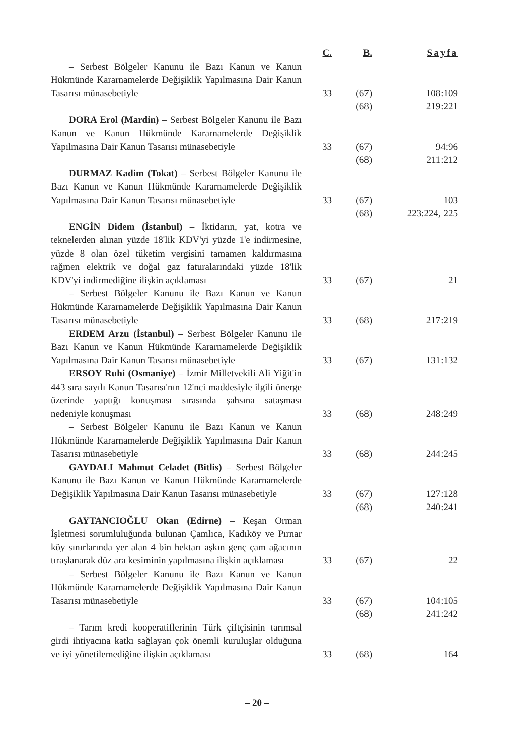| | C. | B. | Sayfa |
| --- | --- | --- | --- |
| – Serbest Bölgeler Kanunu ile Bazı Kanun ve Kanun Hükmünde Kararnamelerde Değişiklik Yapılmasına Dair Kanun Tasarısı münasebetiyle | 33 | (67) | 108:109 |
| | | (68) | 219:221 |
| DORA Erol (Mardin) – Serbest Bölgeler Kanunu ile Bazı Kanun ve Kanun Hükmünde Kararnamelerde Değişiklik Yapılmasına Dair Kanun Tasarısı münasebetiyle | 33 | (67) | 94:96 |
| | | (68) | 211:212 |
| DURMAZ Kadim (Tokat) – Serbest Bölgeler Kanunu ile Bazı Kanun ve Kanun Hükmünde Kararnamelerde Değişiklik Yapılmasına Dair Kanun Tasarısı münasebetiyle | 33 | (67) | 103 |
| | | (68) | 223:224, 225 |
| ENGİN Didem (İstanbul) – İktidarın, yat, kotra ve teknelerden alınan yüzde 18'lik KDV'yi yüzde 1'e indirmesine, yüzde 8 olan özel tüketim vergisini tamamen kaldırmasına rağmen elektrik ve doğal gaz faturalarındaki yüzde 18'lik KDV'yi indirmediğine ilişkin açıklaması | 33 | (67) | 21 |
| – Serbest Bölgeler Kanunu ile Bazı Kanun ve Kanun Hükmünde Kararnamelerde Değişiklik Yapılmasına Dair Kanun Tasarısı münasebetiyle | 33 | (68) | 217:219 |
| ERDEM Arzu (İstanbul) – Serbest Bölgeler Kanunu ile Bazı Kanun ve Kanun Hükmünde Kararnamelerde Değişiklik Yapılmasına Dair Kanun Tasarısı münasebetiyle | 33 | (67) | 131:132 |
| ERSOY Ruhi (Osmaniye) – İzmir Milletvekili Ali Yiğit'in 443 sıra sayılı Kanun Tasarısı'nın 12'nci maddesiyle ilgili önerge üzerinde yaptığı konuşması sırasında şahsına sataşması nedeniyle konuşması | 33 | (68) | 248:249 |
| – Serbest Bölgeler Kanunu ile Bazı Kanun ve Kanun Hükmünde Kararnamelerde Değişiklik Yapılmasına Dair Kanun Tasarısı münasebetiyle | 33 | (68) | 244:245 |
| GAYDALI Mahmut Celadet (Bitlis) – Serbest Bölgeler Kanunu ile Bazı Kanun ve Kanun Hükmünde Kararnamelerde Değişiklik Yapılmasına Dair Kanun Tasarısı münasebetiyle | 33 | (67) | 127:128 |
| | | (68) | 240:241 |
| GAYTANCIOĞLU Okan (Edirne) – Keşan Orman İşletmesi sorumluluğunda bulunan Çamlıca, Kadıköy ve Pırnar köy sınırlarında yer alan 4 bin hektarı aşkın genç çam ağacının tıraşlanarak düz ara kesiminin yapılmasına ilişkin açıklaması | 33 | (67) | 22 |
| – Serbest Bölgeler Kanunu ile Bazı Kanun ve Kanun Hükmünde Kararnamelerde Değişiklik Yapılmasına Dair Kanun Tasarısı münasebetiyle | 33 | (67) | 104:105 |
| | | (68) | 241:242 |
| – Tarım kredi kooperatiflerinin Türk çiftçisinin tarımsal girdi ihtiyacına katkı sağlayan çok önemli kuruluşlar olduğuna ve iyi yönetilemediğine ilişkin açıklaması | 33 | (68) | 164 |
– 20 –